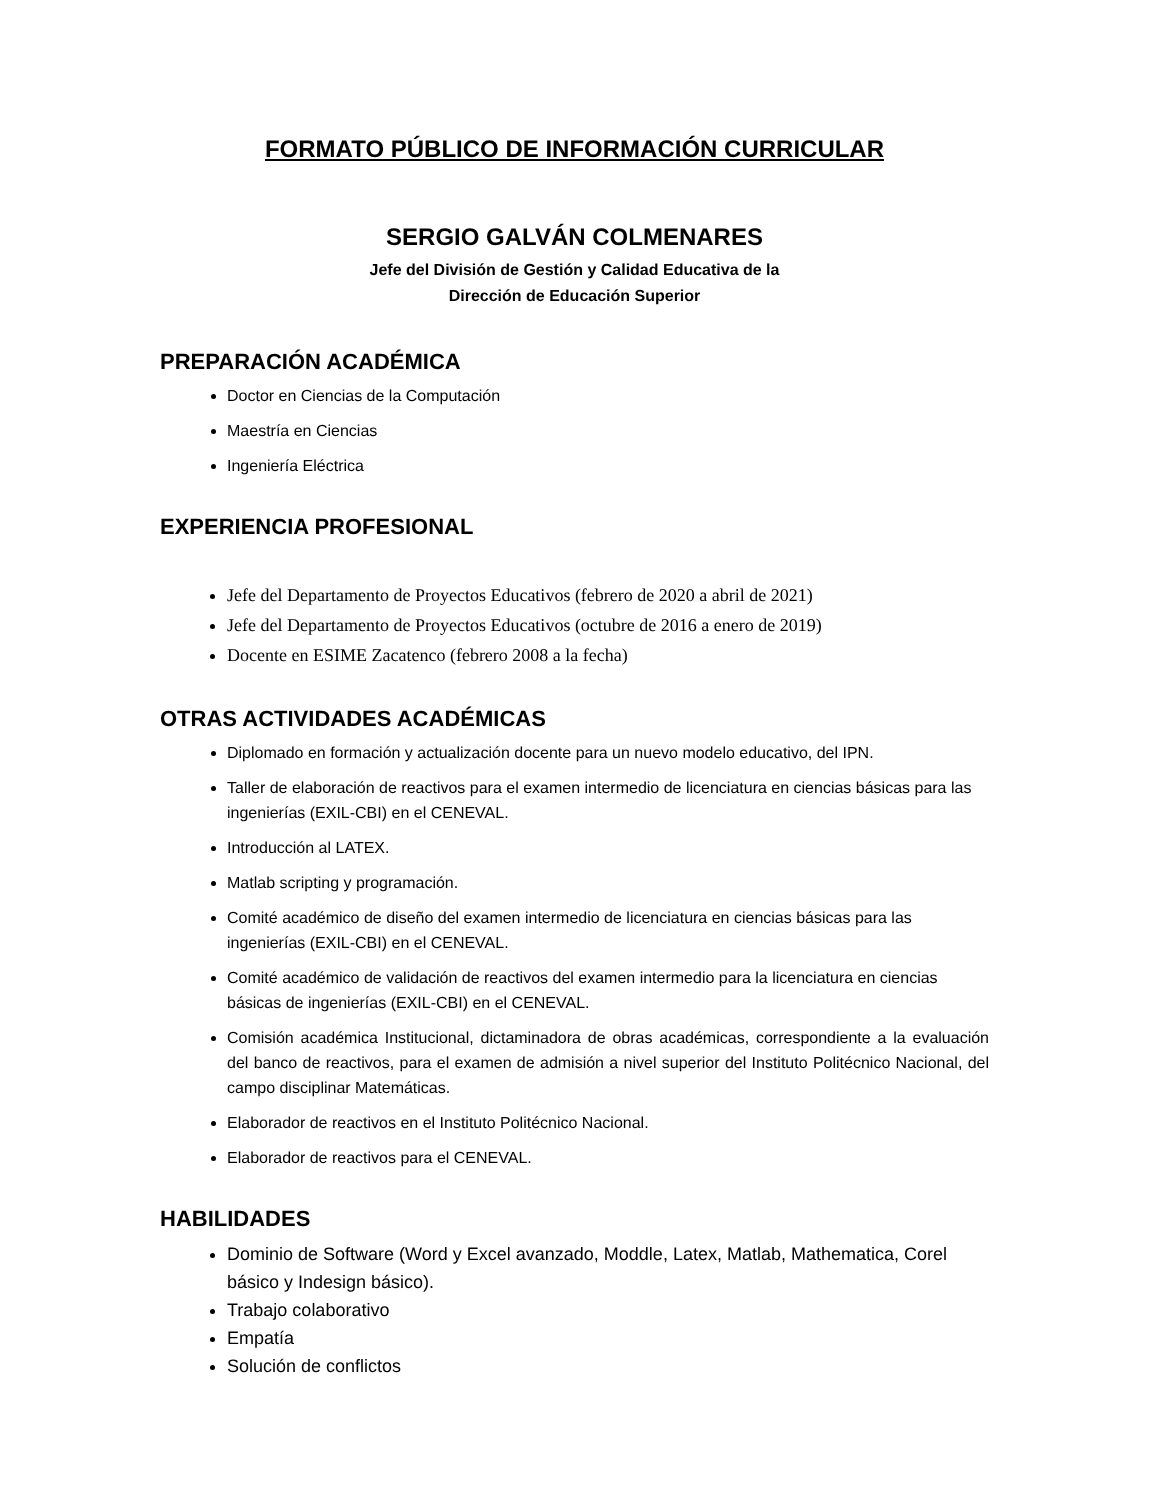FORMATO PÚBLICO DE INFORMACIÓN CURRICULAR
SERGIO GALVÁN COLMENARES
Jefe del División de Gestión y Calidad Educativa de la
Dirección de Educación Superior
PREPARACIÓN ACADÉMICA
Doctor en Ciencias de la Computación
Maestría en Ciencias
Ingeniería Eléctrica
EXPERIENCIA PROFESIONAL
Jefe del Departamento de Proyectos Educativos (febrero de 2020 a abril de 2021)
Jefe del Departamento de Proyectos Educativos (octubre de 2016 a enero de 2019)
Docente en ESIME Zacatenco (febrero 2008 a la fecha)
OTRAS ACTIVIDADES ACADÉMICAS
Diplomado en formación y actualización docente para un nuevo modelo educativo, del IPN.
Taller de elaboración de reactivos para el examen intermedio de licenciatura en ciencias básicas para las ingenierías (EXIL-CBI) en el CENEVAL.
Introducción al LATEX.
Matlab scripting y programación.
Comité académico de diseño del examen intermedio de licenciatura en ciencias básicas para las ingenierías (EXIL-CBI) en el CENEVAL.
Comité académico de validación de reactivos del examen intermedio para la licenciatura en ciencias básicas de ingenierías (EXIL-CBI) en el CENEVAL.
Comisión académica Institucional, dictaminadora de obras académicas, correspondiente a la evaluación del banco de reactivos, para el examen de admisión a nivel superior del Instituto Politécnico Nacional, del campo disciplinar Matemáticas.
Elaborador de reactivos en el Instituto Politécnico Nacional.
Elaborador de reactivos para el CENEVAL.
HABILIDADES
Dominio de Software (Word y Excel avanzado, Moddle, Latex, Matlab, Mathematica, Corel básico y Indesign básico).
Trabajo colaborativo
Empatía
Solución de conflictos